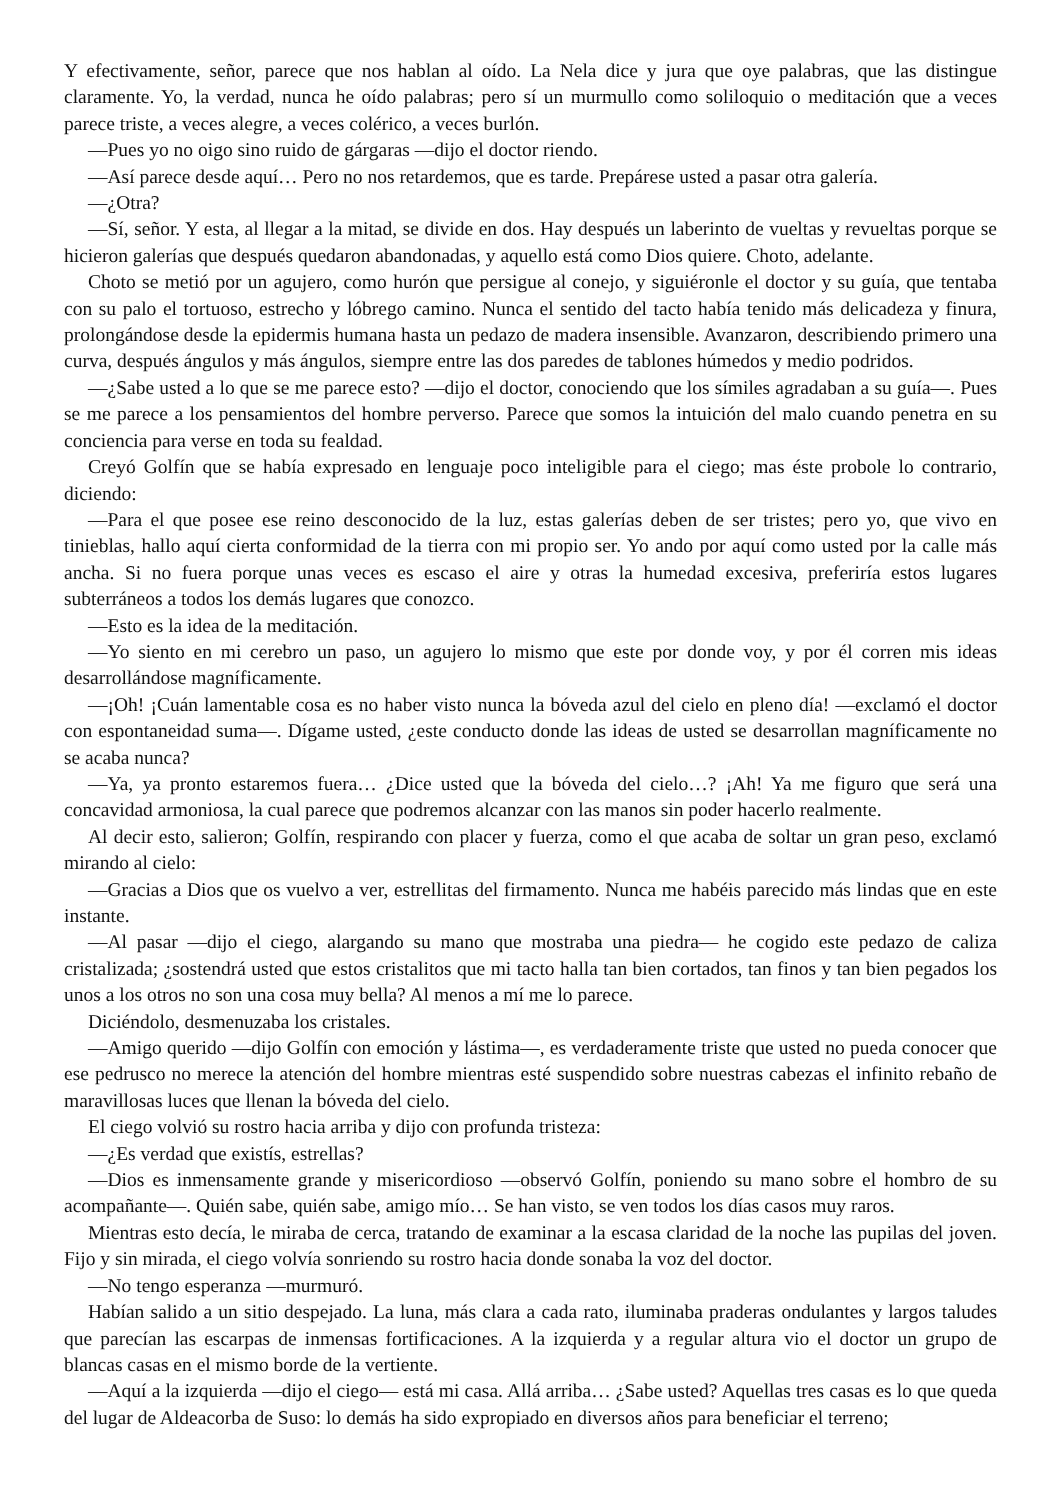Y efectivamente, señor, parece que nos hablan al oído. La Nela dice y jura que oye palabras, que las distingue claramente. Yo, la verdad, nunca he oído palabras; pero sí un murmullo como soliloquio o meditación que a veces parece triste, a veces alegre, a veces colérico, a veces burlón.
—Pues yo no oigo sino ruido de gárgaras —dijo el doctor riendo.
—Así parece desde aquí… Pero no nos retardemos, que es tarde. Prepárese usted a pasar otra galería.
—¿Otra?
—Sí, señor. Y esta, al llegar a la mitad, se divide en dos. Hay después un laberinto de vueltas y revueltas porque se hicieron galerías que después quedaron abandonadas, y aquello está como Dios quiere. Choto, adelante.
Choto se metió por un agujero, como hurón que persigue al conejo, y siguiéronle el doctor y su guía, que tentaba con su palo el tortuoso, estrecho y lóbrego camino. Nunca el sentido del tacto había tenido más delicadeza y finura, prolongándose desde la epidermis humana hasta un pedazo de madera insensible. Avanzaron, describiendo primero una curva, después ángulos y más ángulos, siempre entre las dos paredes de tablones húmedos y medio podridos.
—¿Sabe usted a lo que se me parece esto? —dijo el doctor, conociendo que los símiles agradaban a su guía—. Pues se me parece a los pensamientos del hombre perverso. Parece que somos la intuición del malo cuando penetra en su conciencia para verse en toda su fealdad.
Creyó Golfín que se había expresado en lenguaje poco inteligible para el ciego; mas éste probole lo contrario, diciendo:
—Para el que posee ese reino desconocido de la luz, estas galerías deben de ser tristes; pero yo, que vivo en tinieblas, hallo aquí cierta conformidad de la tierra con mi propio ser. Yo ando por aquí como usted por la calle más ancha. Si no fuera porque unas veces es escaso el aire y otras la humedad excesiva, preferiría estos lugares subterráneos a todos los demás lugares que conozco.
—Esto es la idea de la meditación.
—Yo siento en mi cerebro un paso, un agujero lo mismo que este por donde voy, y por él corren mis ideas desarrollándose magníficamente.
—¡Oh! ¡Cuán lamentable cosa es no haber visto nunca la bóveda azul del cielo en pleno día! —exclamó el doctor con espontaneidad suma—. Dígame usted, ¿este conducto donde las ideas de usted se desarrollan magníficamente no se acaba nunca?
—Ya, ya pronto estaremos fuera… ¿Dice usted que la bóveda del cielo…? ¡Ah! Ya me figuro que será una concavidad armoniosa, la cual parece que podremos alcanzar con las manos sin poder hacerlo realmente.
Al decir esto, salieron; Golfín, respirando con placer y fuerza, como el que acaba de soltar un gran peso, exclamó mirando al cielo:
—Gracias a Dios que os vuelvo a ver, estrellitas del firmamento. Nunca me habéis parecido más lindas que en este instante.
—Al pasar —dijo el ciego, alargando su mano que mostraba una piedra— he cogido este pedazo de caliza cristalizada; ¿sostendrá usted que estos cristalitos que mi tacto halla tan bien cortados, tan finos y tan bien pegados los unos a los otros no son una cosa muy bella? Al menos a mí me lo parece.
Diciéndolo, desmenuzaba los cristales.
—Amigo querido —dijo Golfín con emoción y lástima—, es verdaderamente triste que usted no pueda conocer que ese pedrusco no merece la atención del hombre mientras esté suspendido sobre nuestras cabezas el infinito rebaño de maravillosas luces que llenan la bóveda del cielo.
El ciego volvió su rostro hacia arriba y dijo con profunda tristeza:
—¿Es verdad que existís, estrellas?
—Dios es inmensamente grande y misericordioso —observó Golfín, poniendo su mano sobre el hombro de su acompañante—. Quién sabe, quién sabe, amigo mío… Se han visto, se ven todos los días casos muy raros.
Mientras esto decía, le miraba de cerca, tratando de examinar a la escasa claridad de la noche las pupilas del joven. Fijo y sin mirada, el ciego volvía sonriendo su rostro hacia donde sonaba la voz del doctor.
—No tengo esperanza —murmuró.
Habían salido a un sitio despejado. La luna, más clara a cada rato, iluminaba praderas ondulantes y largos taludes que parecían las escarpas de inmensas fortificaciones. A la izquierda y a regular altura vio el doctor un grupo de blancas casas en el mismo borde de la vertiente.
—Aquí a la izquierda —dijo el ciego— está mi casa. Allá arriba… ¿Sabe usted? Aquellas tres casas es lo que queda del lugar de Aldeacorba de Suso: lo demás ha sido expropiado en diversos años para beneficiar el terreno;